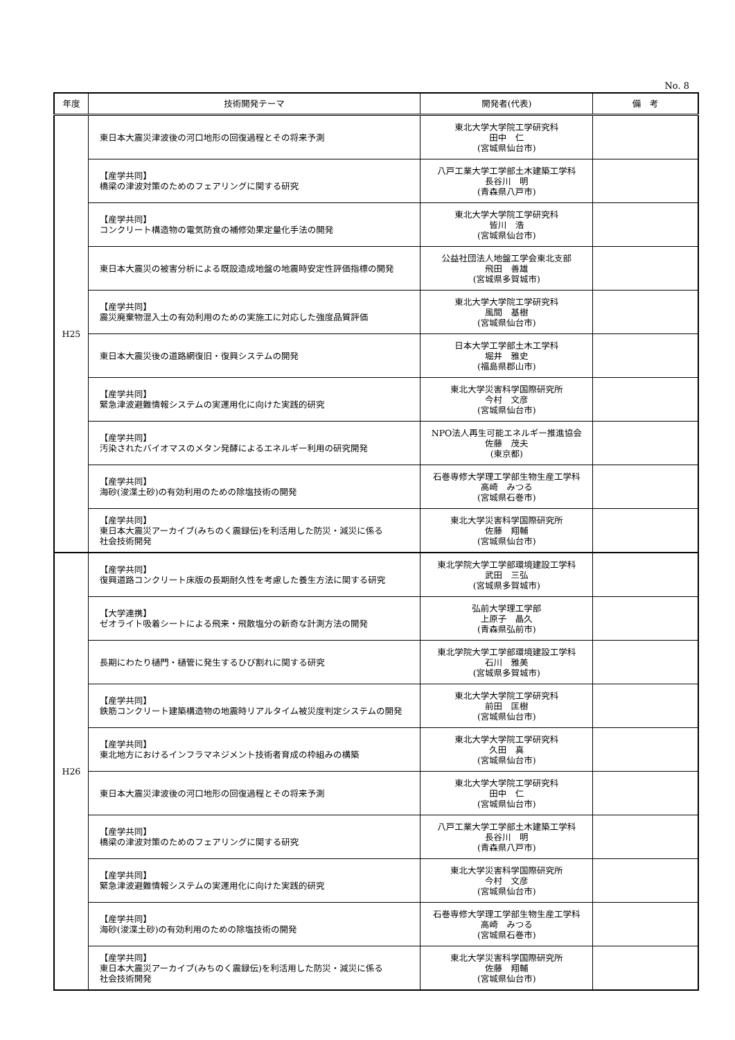No. 8
| 年度 | 技術開発テーマ | 開発者(代表) | 備 考 |
| --- | --- | --- | --- |
| H25 | 東日本大震災津波後の河口地形の回復過程とその将来予測 | 東北大学大学院工学研究科 田中 仁 (宮城県仙台市) | |
| | 【産学共同】 橋梁の津波対策のためのフェアリングに関する研究 | 八戸工業大学工学部土木建築工学科 長谷川 明 (青森県八戸市) | |
| | 【産学共同】 コンクリート構造物の電気防食の補修効果定量化手法の開発 | 東北大学大学院工学研究科 皆川 浩 (宮城県仙台市) | |
| | 東日本大震災の被害分析による既設造成地盤の地震時安定性評価指標の開発 | 公益社団法人地盤工学会東北支部 飛田 善雄 (宮城県多賀城市) | |
| | 【産学共同】 震災廃棄物混入土の有効利用のための実施工に対応した強度品質評価 | 東北大学大学院工学研究科 風間 基樹 (宮城県仙台市) | |
| | 東日本大震災後の道路網復旧・復興システムの開発 | 日本大学工学部土木工学科 堀井 雅史 (福島県郡山市) | |
| | 【産学共同】 緊急津波避難情報システムの実運用化に向けた実践的研究 | 東北大学災害科学国際研究所 今村 文彦 (宮城県仙台市) | |
| | 【産学共同】 汚染されたバイオマスのメタン発酵によるエネルギー利用の研究開発 | NPO法人再生可能エネルギー推進協会 佐藤 茂夫 (東京都) | |
| | 【産学共同】 海砂(浚渫土砂)の有効利用のための除塩技術の開発 | 石巻専修大学理工学部生物生産工学科 高崎 みつる (宮城県石巻市) | |
| | 【産学共同】 東日本大震災アーカイブ(みちのく震録伝)を利活用した防災・減災に係る 社会技術開発 | 東北大学災害科学国際研究所 佐藤 翔輔 (宮城県仙台市) | |
| H26 | 【産学共同】 復興道路コンクリート床版の長期耐久性を考慮した養生方法に関する研究 | 東北学院大学工学部環境建設工学科 武田 三弘 (宮城県多賀城市) | |
| | 【大学連携】 ゼオライト吸着シートによる飛来・飛散塩分の新奇な計測方法の開発 | 弘前大学理工学部 上原子 晶久 (青森県弘前市) | |
| | 長期にわたり樋門・樋管に発生するひび割れに関する研究 | 東北学院大学工学部環境建設工学科 石川 雅美 (宮城県多賀城市) | |
| | 【産学共同】 鉄筋コンクリート建築構造物の地震時リアルタイム被災度判定システムの開発 | 東北大学大学院工学研究科 前田 匡樹 (宮城県仙台市) | |
| | 【産学共同】 東北地方におけるインフラマネジメント技術者育成の枠組みの構築 | 東北大学大学院工学研究科 久田 真 (宮城県仙台市) | |
| | 東日本大震災津波後の河口地形の回復過程とその将来予測 | 東北大学大学院工学研究科 田中 仁 (宮城県仙台市) | |
| | 【産学共同】 橋梁の津波対策のためのフェアリングに関する研究 | 八戸工業大学工学部土木建築工学科 長谷川 明 (青森県八戸市) | |
| | 【産学共同】 緊急津波避難情報システムの実運用化に向けた実践的研究 | 東北大学災害科学国際研究所 今村 文彦 (宮城県仙台市) | |
| | 【産学共同】 海砂(浚渫土砂)の有効利用のための除塩技術の開発 | 石巻専修大学理工学部生物生産工学科 高崎 みつる (宮城県石巻市) | |
| | 【産学共同】 東日本大震災アーカイブ(みちのく震録伝)を利活用した防災・減災に係る 社会技術開発 | 東北大学災害科学国際研究所 佐藤 翔輔 (宮城県仙台市) | |